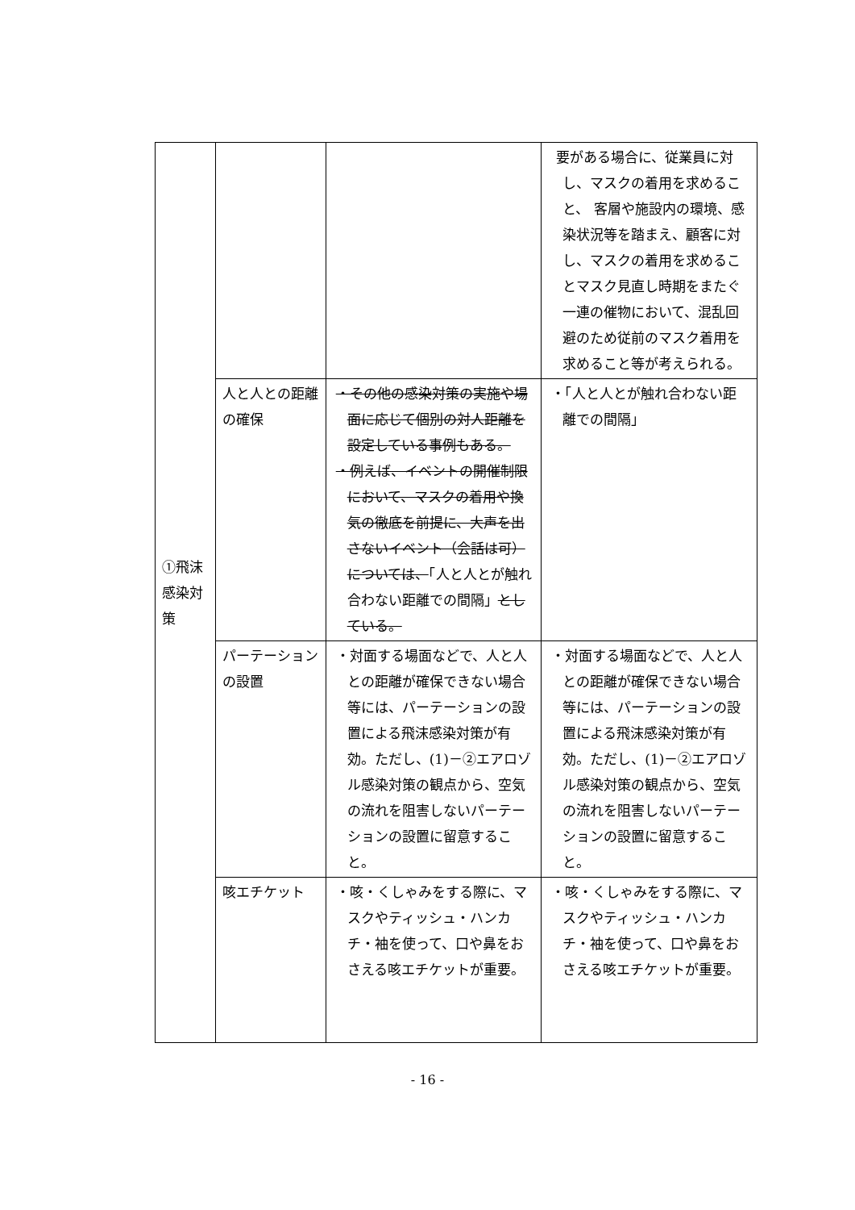| ①飛沫感染対策 | | | 要がある場合に、従業員に対し、マスクの着用を求めること、 客層や施設内の環境、感染状況等を踏まえ、顧客に対し、マスクの着用を求めることマスク見直し時期をまたぐ一連の催物において、混乱回避のため従前のマスク着用を求めること等が考えられる。 |
| | 人と人との距離の確保 | ・その他の感染対策の実施や場面に応じて個別の対人距離を設定している事例もある。 ・例えば、イベントの開催制限において、マスクの着用や換気の徹底を前提に、大声を出さないイベント（会話は可）については、 「人と人とが触れ合わない距離での間隔」 としている。 | ・「人と人とが触れ合わない距離での間隔」 |
| | パーテーションの設置 | ・対面する場面などで、人と人との距離が確保できない場合等には、パーテーションの設置による飛沫感染対策が有効。ただし、(1)－②エアロゾル感染対策の観点から、空気の流れを阻害しないパーテーションの設置に留意すること。 | ・対面する場面などで、人と人との距離が確保できない場合等には、パーテーションの設置による飛沫感染対策が有効。ただし、(1)－②エアロゾル感染対策の観点から、空気の流れを阻害しないパーテーションの設置に留意すること。 |
| | 咳エチケット | ・咳・くしゃみをする際に、マスクやティッシュ・ハンカチ・袖を使って、口や鼻をおさえる咳エチケットが重要。 | ・咳・くしゃみをする際に、マスクやティッシュ・ハンカチ・袖を使って、口や鼻をおさえる咳エチケットが重要。 |
- 16 -